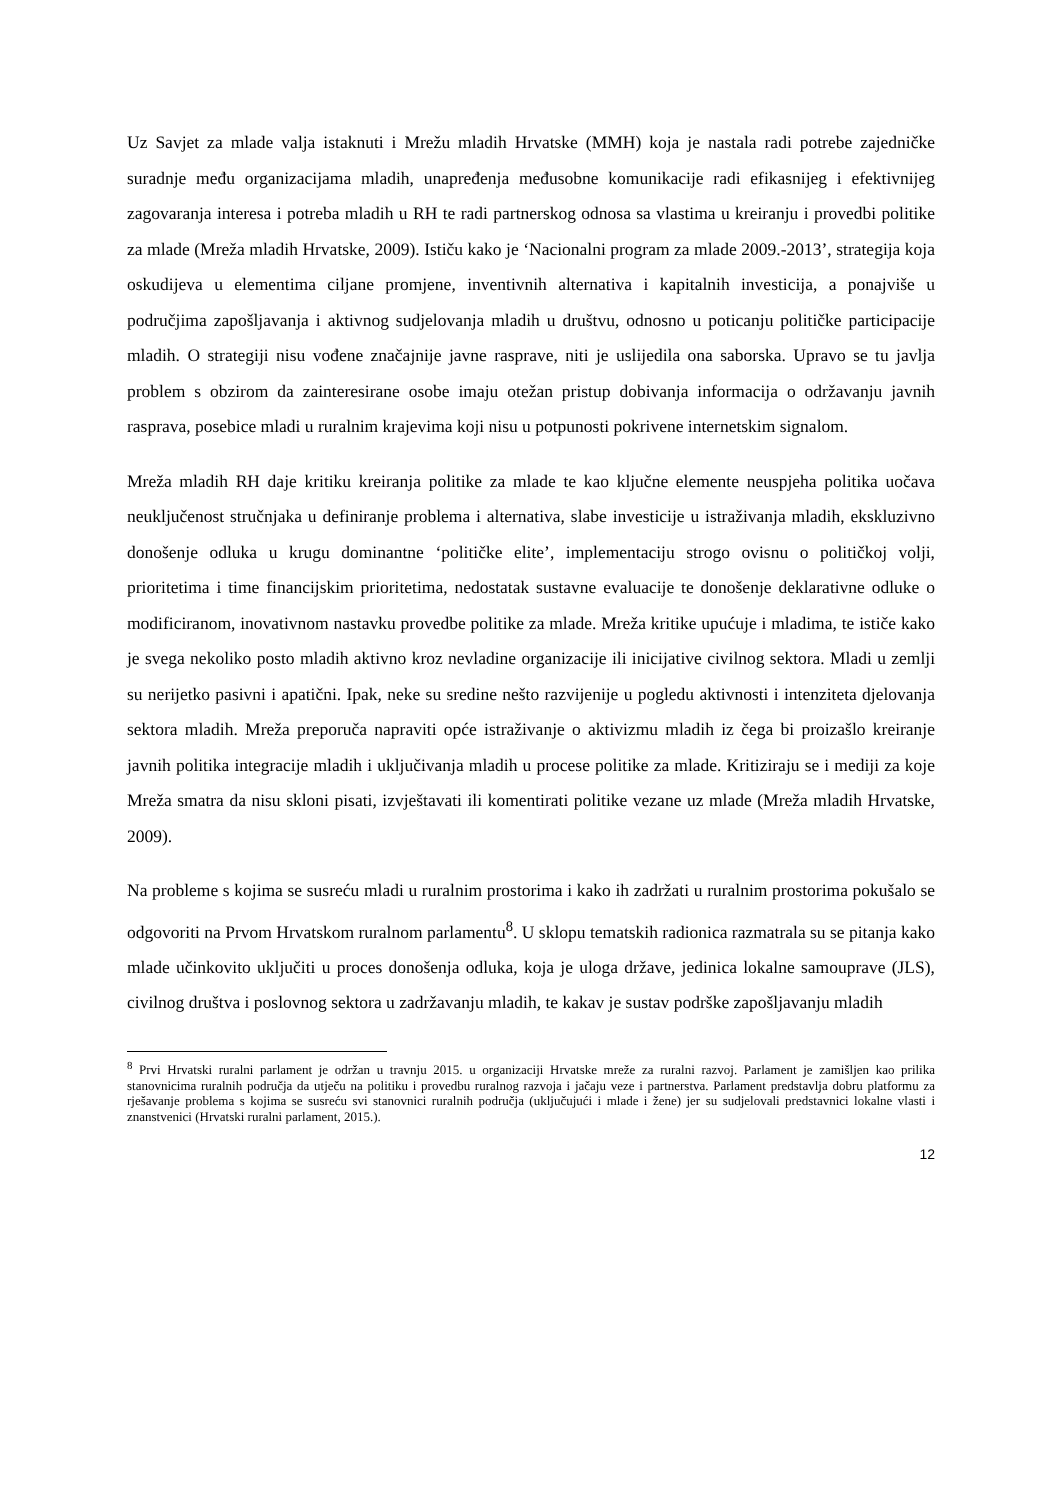Uz Savjet za mlade valja istaknuti i Mrežu mladih Hrvatske (MMH) koja je nastala radi potrebe zajedničke suradnje među organizacijama mladih, unapređenja međusobne komunikacije radi efikasnijeg i efektivnijeg zagovaranja interesa i potreba mladih u RH te radi partnerskog odnosa sa vlastima u kreiranju i provedbi politike za mlade (Mreža mladih Hrvatske, 2009). Ističu kako je ‘Nacionalni program za mlade 2009.-2013’, strategija koja oskudijeva u elementima ciljane promjene, inventivnih alternativa i kapitalnih investicija, a ponajviše u područjima zapošljavanja i aktivnog sudjelovanja mladih u društvu, odnosno u poticanju političke participacije mladih. O strategiji nisu vođene značajnije javne rasprave, niti je uslijedila ona saborska. Upravo se tu javlja problem s obzirom da zainteresirane osobe imaju otežan pristup dobivanja informacija o održavanju javnih rasprava, posebice mladi u ruralnim krajevima koji nisu u potpunosti pokrivene internetskim signalom.
Mreža mladih RH daje kritiku kreiranja politike za mlade te kao ključne elemente neuspjeha politika uočava neuključenost stručnjaka u definiranje problema i alternativa, slabe investicije u istraživanja mladih, ekskluzivno donošenje odluka u krugu dominantne ‘političke elite’, implementaciju strogo ovisnu o političkoj volji, prioritetima i time financijskim prioritetima, nedostatak sustavne evaluacije te donošenje deklarativne odluke o modificiranom, inovativnom nastavku provedbe politike za mlade. Mreža kritike upućuje i mladima, te ističe kako je svega nekoliko posto mladih aktivno kroz nevladine organizacije ili inicijative civilnog sektora. Mladi u zemlji su nerijetko pasivni i apatični. Ipak, neke su sredine nešto razvijenije u pogledu aktivnosti i intenziteta djelovanja sektora mladih. Mreža preporuča napraviti opće istraživanje o aktivizmu mladih iz čega bi proizašlo kreiranje javnih politika integracije mladih i uključivanja mladih u procese politike za mlade. Kritiziraju se i mediji za koje Mreža smatra da nisu skloni pisati, izvještavati ili komentirati politike vezane uz mlade (Mreža mladih Hrvatske, 2009).
Na probleme s kojima se susreću mladi u ruralnim prostorima i kako ih zadržati u ruralnim prostorima pokušalo se odgovoriti na Prvom Hrvatskom ruralnom parlamentu<sup>8</sup>. U sklopu tematskih radionica razmatrala su se pitanja kako mlade učinkovito uključiti u proces donošenja odluka, koja je uloga države, jedinica lokalne samouprave (JLS), civilnog društva i poslovnog sektora u zadržavanju mladih, te kakav je sustav podrške zapošljavanju mladih
<sup>8</sup> Prvi Hrvatski ruralni parlament je održan u travnju 2015. u organizaciji Hrvatske mreže za ruralni razvoj. Parlament je zamišljen kao prilika stanovnicima ruralnih područja da utječu na politiku i provedbu ruralnog razvoja i jačaju veze i partnerstva. Parlament predstavlja dobru platformu za rješavanje problema s kojima se susreću svi stanovnici ruralnih područja (uključujući i mlade i žene) jer su sudjelovali predstavnici lokalne vlasti i znanstvenici (Hrvatski ruralni parlament, 2015.).
12